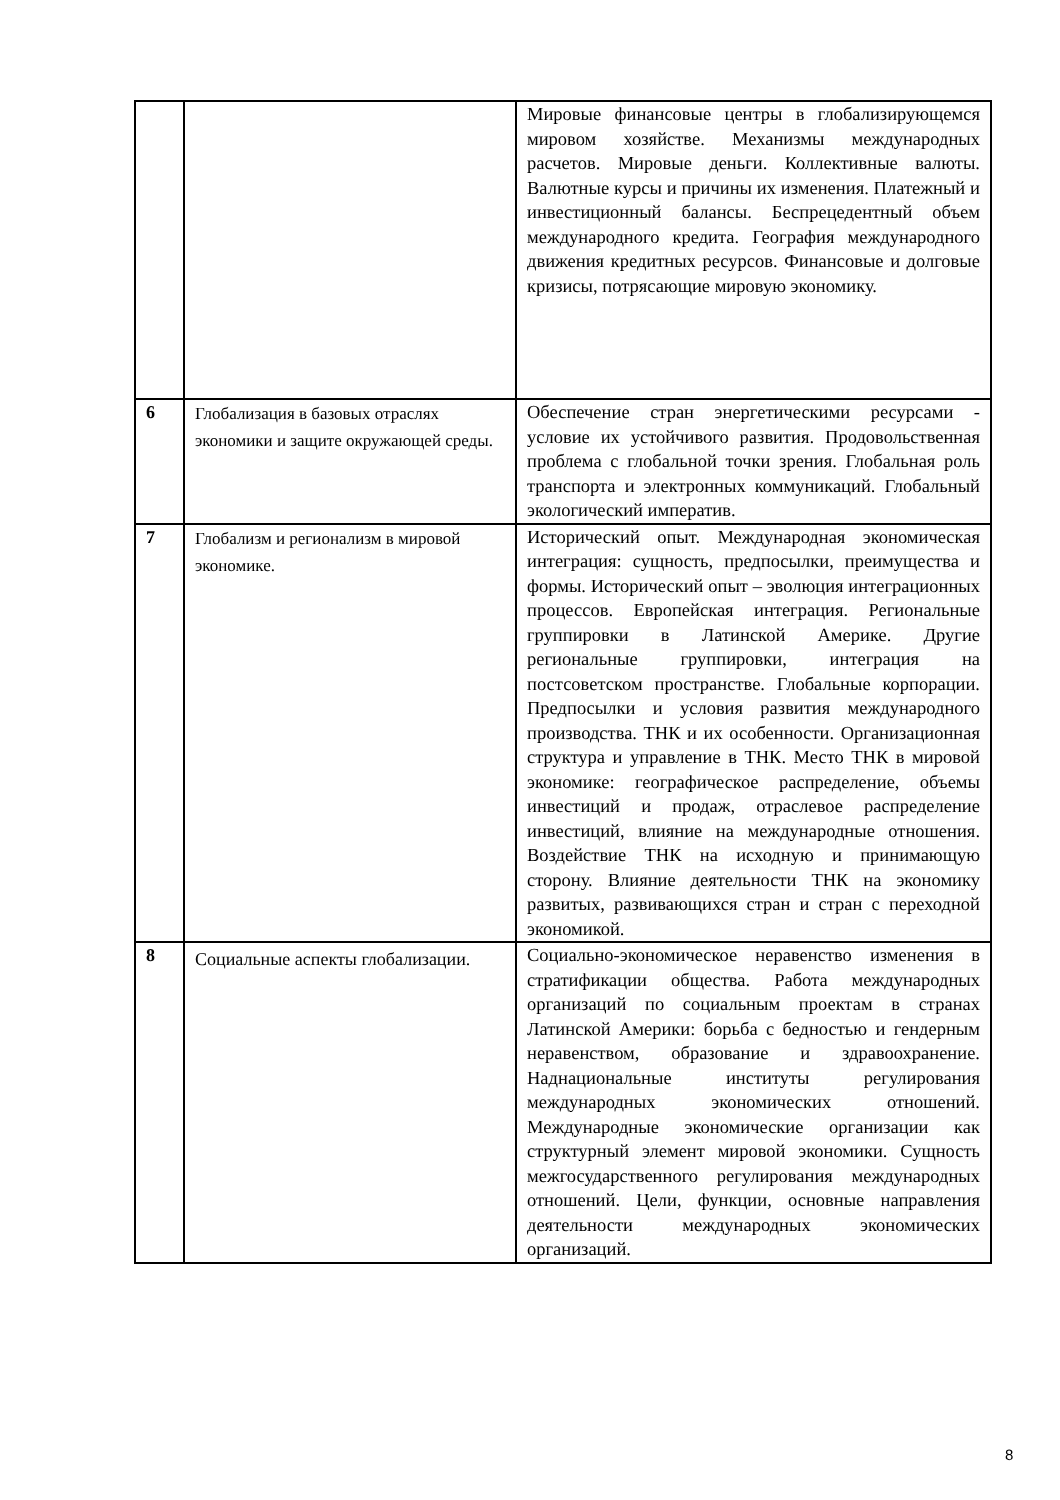| | | Мировые финансовые центры в глобализирующемся мировом хозяйстве. Механизмы международных расчетов. Мировые деньги. Коллективные валюты. Валютные курсы и причины их изменения. Платежный и инвестиционный балансы. Беспрецедентный объем международного кредита. География международного движения кредитных ресурсов. Финансовые и долговые кризисы, потрясающие мировую экономику. |
| 6 | Глобализация в базовых отраслях экономики и защите окружающей среды. | Обеспечение стран энергетическими ресурсами - условие их устойчивого развития. Продовольственная проблема с глобальной точки зрения. Глобальная роль транспорта и электронных коммуникаций. Глобальный экологический императив. |
| 7 | Глобализм и регионализм в мировой экономике. | Исторический опыт. Международная экономическая интеграция: сущность, предпосылки, преимущества и формы. Исторический опыт – эволюция интеграционных процессов. Европейская интеграция. Региональные группировки в Латинской Америке. Другие региональные группировки, интеграция на постсоветском пространстве. Глобальные корпорации. Предпосылки и условия развития международного производства. ТНК и их особенности. Организационная структура и управление в ТНК. Место ТНК в мировой экономике: географическое распределение, объемы инвестиций и продаж, отраслевое распределение инвестиций, влияние на международные отношения. Воздействие ТНК на исходную и принимающую сторону. Влияние деятельности ТНК на экономику развитых, развивающихся стран и стран с переходной экономикой. |
| 8 | Социальные аспекты глобализации. | Социально-экономическое неравенство изменения в стратификации общества. Работа международных организаций по социальным проектам в странах Латинской Америки: борьба с бедностью и гендерным неравенством, образование и здравоохранение. Наднациональные институты регулирования международных экономических отношений. Международные экономические организации как структурный элемент мировой экономики. Сущность межгосударственного регулирования международных отношений. Цели, функции, основные направления деятельности международных экономических организаций. |
8